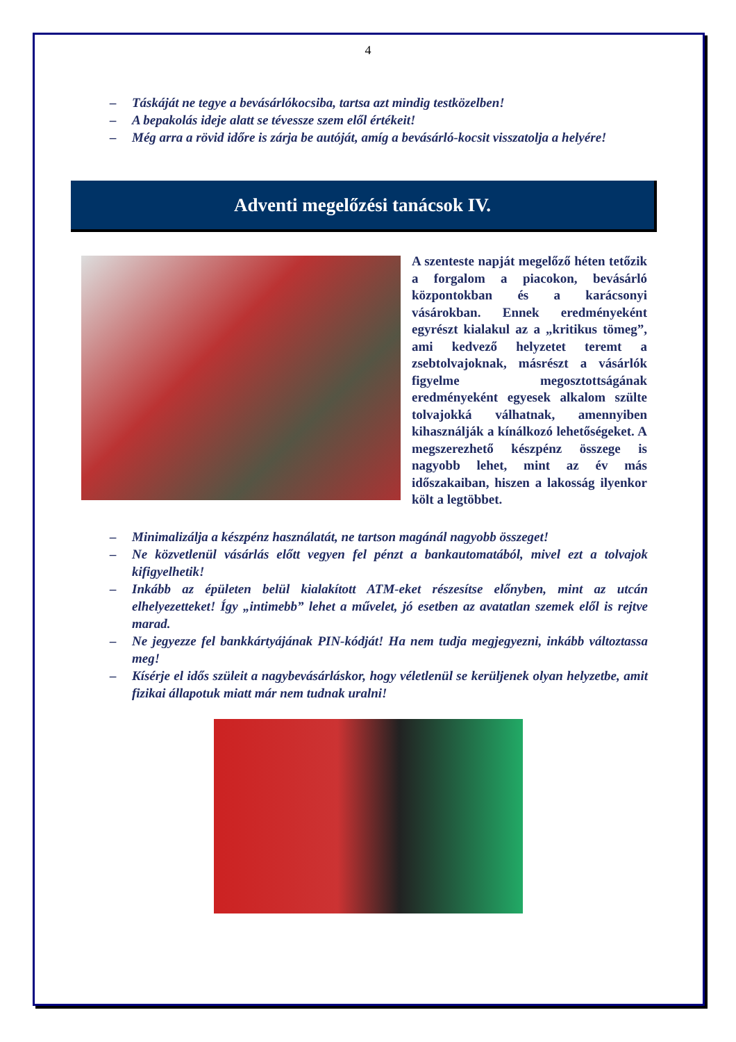4
– Táskáját ne tegye a bevásárlókocsiba, tartsa azt mindig testközelben!
– A bepakolás ideje alatt se tévessze szem elől értékeit!
– Még arra a rövid időre is zárja be autóját, amíg a bevásárló-kocsit visszatolja a helyére!
Adventi megelőzési tanácsok IV.
A szenteste napját megelőző héten tetőzik a forgalom a piacokon, bevásárló központokban és a karácsonyi vásárokban. Ennek eredményeként egyrészt kialakul az a „kritikus tömeg”, ami kedvező helyzetet teremt a zsebtolvajoknak, másrészt a vásárlók figyelme megosztottságának eredményeként egyesek alkalom szülte tolvajokká válhatnak, amennyiben kihasználják a kínálkozó lehetőségeket. A megszerezhető készpénz összege is nagyobb lehet, mint az év más időszakaiban, hiszen a lakosság ilyenkor költ a legtöbbet.
– Minimalizálja a készpénz használatát, ne tartson magánál nagyobb összeget!
– Ne közvetlenül vásárlás előtt vegyen fel pénzt a bankautomatából, mivel ezt a tolvajok kifigyelhetik!
– Inkább az épületen belül kialakított ATM-eket részesítse előnyben, mint az utcán elhelyezetteket! Így „intimebb” lehet a művelet, jó esetben az avatatlan szemek elől is rejtve marad.
– Ne jegyezze fel bankkártyájának PIN-kódját! Ha nem tudja megjegyezni, inkább változtassa meg!
– Kísérje el idős szüleit a nagybevásárláskor, hogy véletlenül se kerüljenek olyan helyzetbe, amit fizikai állapotuk miatt már nem tudnak uralni!